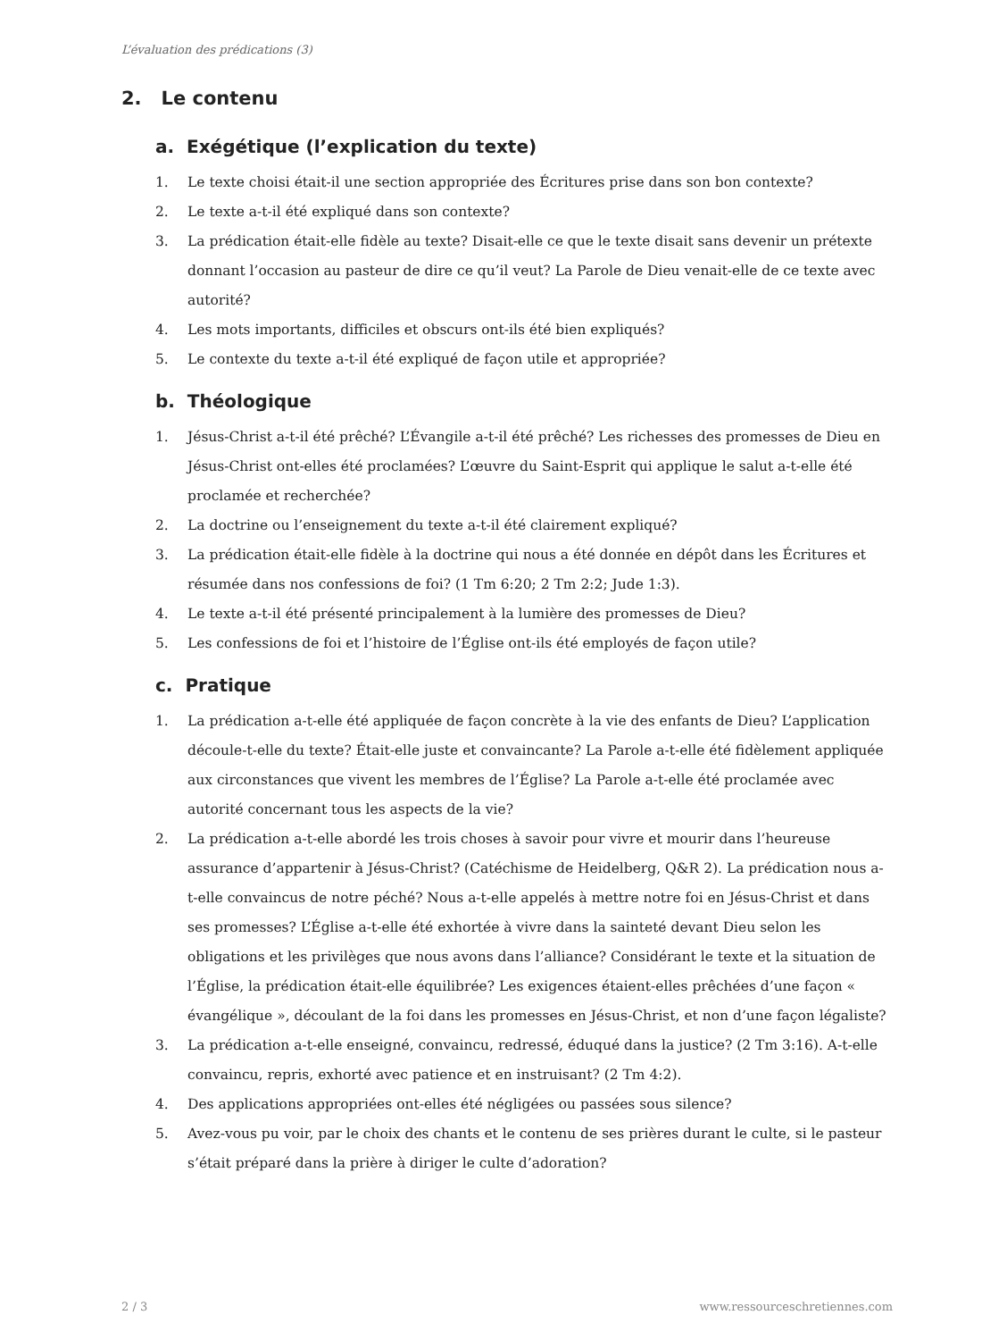L’évaluation des prédications (3)
2. Le contenu
a. Exégétique (l’explication du texte)
1. Le texte choisi était-il une section appropriée des Écritures prise dans son bon contexte?
2. Le texte a-t-il été expliqué dans son contexte?
3. La prédication était-elle fidèle au texte? Disait-elle ce que le texte disait sans devenir un prétexte donnant l’occasion au pasteur de dire ce qu’il veut? La Parole de Dieu venait-elle de ce texte avec autorité?
4. Les mots importants, difficiles et obscurs ont-ils été bien expliqués?
5. Le contexte du texte a-t-il été expliqué de façon utile et appropriée?
b. Théologique
1. Jésus-Christ a-t-il été prêché? L’Évangile a-t-il été prêché? Les richesses des promesses de Dieu en Jésus-Christ ont-elles été proclamées? L’œuvre du Saint-Esprit qui applique le salut a-t-elle été proclamée et recherchée?
2. La doctrine ou l’enseignement du texte a-t-il été clairement expliqué?
3. La prédication était-elle fidèle à la doctrine qui nous a été donnée en dépôt dans les Écritures et résumée dans nos confessions de foi? (1 Tm 6:20; 2 Tm 2:2; Jude 1:3).
4. Le texte a-t-il été présenté principalement à la lumière des promesses de Dieu?
5. Les confessions de foi et l’histoire de l’Église ont-ils été employés de façon utile?
c. Pratique
1. La prédication a-t-elle été appliquée de façon concrète à la vie des enfants de Dieu? L’application découle-t-elle du texte? Était-elle juste et convaincante? La Parole a-t-elle été fidèlement appliquée aux circonstances que vivent les membres de l’Église? La Parole a-t-elle été proclamée avec autorité concernant tous les aspects de la vie?
2. La prédication a-t-elle abordé les trois choses à savoir pour vivre et mourir dans l’heureuse assurance d’appartenir à Jésus-Christ? (Catéchisme de Heidelberg, Q&R 2). La prédication nous a-t-elle convaincus de notre péché? Nous a-t-elle appelés à mettre notre foi en Jésus-Christ et dans ses promesses? L’Église a-t-elle été exhortée à vivre dans la sainteté devant Dieu selon les obligations et les privilèges que nous avons dans l’alliance? Considérant le texte et la situation de l’Église, la prédication était-elle équilibrée? Les exigences étaient-elles prêchées d’une façon « évangélique », découlant de la foi dans les promesses en Jésus-Christ, et non d’une façon légaliste?
3. La prédication a-t-elle enseigné, convaincu, redressé, éduqué dans la justice? (2 Tm 3:16). A-t-elle convaincu, repris, exhorté avec patience et en instruisant? (2 Tm 4:2).
4. Des applications appropriées ont-elles été négligées ou passées sous silence?
5. Avez-vous pu voir, par le choix des chants et le contenu de ses prières durant le culte, si le pasteur s’était préparé dans la prière à diriger le culte d’adoration?
2 / 3 www.ressourceschretiennes.com